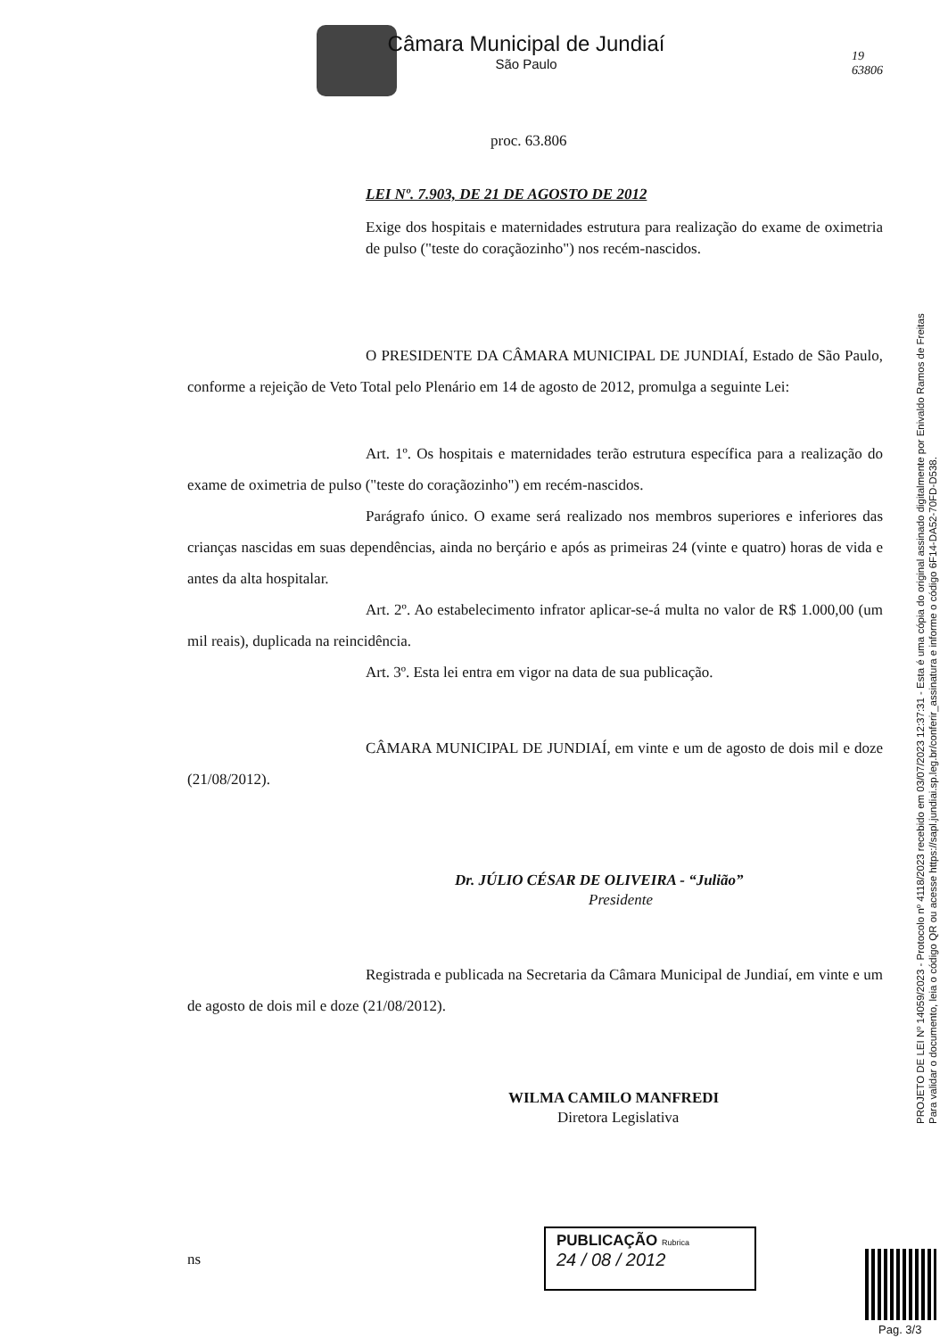Câmara Municipal de Jundiaí
São Paulo
19
63806
proc. 63.806
LEI Nº. 7.903, DE 21 DE AGOSTO DE 2012
Exige dos hospitais e maternidades estrutura para realização do exame de oximetria de pulso ("teste do coraçãozinho") nos recém-nascidos.
O PRESIDENTE DA CÂMARA MUNICIPAL DE JUNDIAÍ, Estado de São Paulo, conforme a rejeição de Veto Total pelo Plenário em 14 de agosto de 2012, promulga a seguinte Lei:
Art. 1º. Os hospitais e maternidades terão estrutura específica para a realização do exame de oximetria de pulso ("teste do coraçãozinho") em recém-nascidos.
Parágrafo único. O exame será realizado nos membros superiores e inferiores das crianças nascidas em suas dependências, ainda no berçário e após as primeiras 24 (vinte e quatro) horas de vida e antes da alta hospitalar.
Art. 2º. Ao estabelecimento infrator aplicar-se-á multa no valor de R$ 1.000,00 (um mil reais), duplicada na reincidência.
Art. 3º. Esta lei entra em vigor na data de sua publicação.
CÂMARA MUNICIPAL DE JUNDIAÍ, em vinte e um de agosto de dois mil e doze (21/08/2012).
Dr. JÚLIO CÉSAR DE OLIVEIRA - “Julião”
Presidente
Registrada e publicada na Secretaria da Câmara Municipal de Jundiaí, em vinte e um de agosto de dois mil e doze (21/08/2012).
WILMA CAMILO MANFREDI
Diretora Legislativa
ns
PUBLICAÇÃO Rubrica
24 / 08 / 2012
PROJETO DE LEI Nº 14059/2023 - Protocolo nº 4118/2023 recebido em 03/07/2023 12:37:31 - Esta é uma cópia do original assinado digitalmente por Enivaldo Ramos de Freitas
Para validar o documento, leia o código QR ou acesse https://sapl.jundiai.sp.leg.br/conferir_assinatura e informe o código 6F14-DA52-70FD-D538.
Pag. 3/3